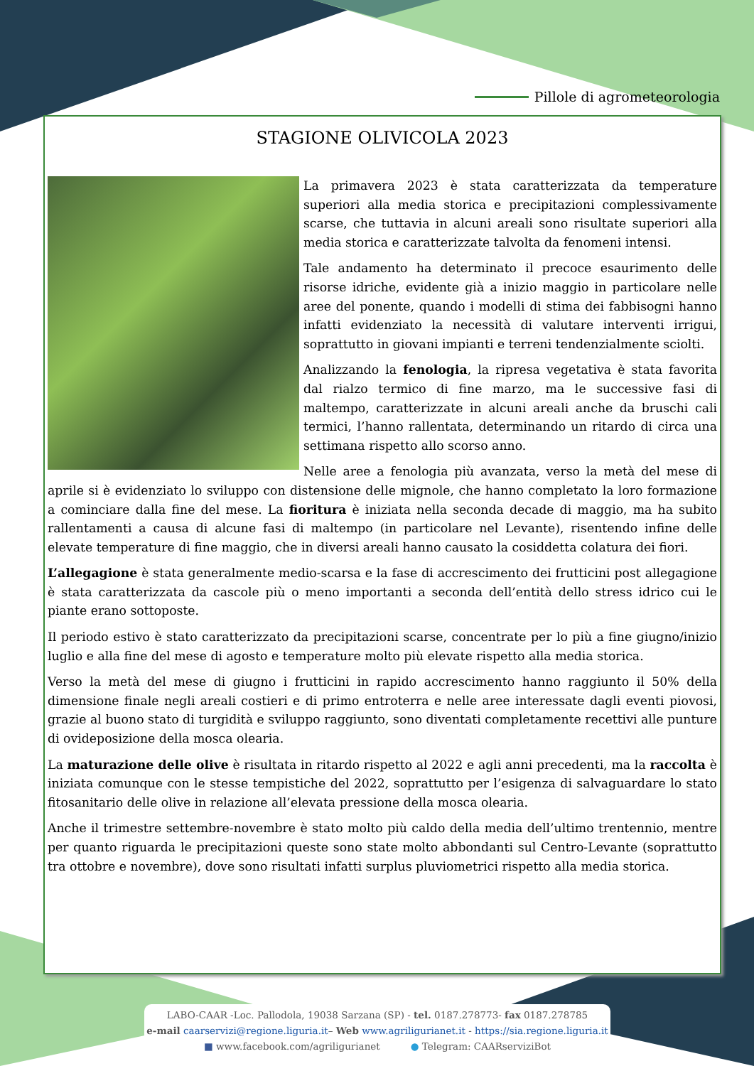Pillole di agrometeorologia
STAGIONE OLIVICOLA 2023
La primavera 2023 è stata caratterizzata da temperature superiori alla media storica e precipitazioni complessivamente scarse, che tuttavia in alcuni areali sono risultate superiori alla media storica e caratterizzate talvolta da fenomeni intensi.
Tale andamento ha determinato il precoce esaurimento delle risorse idriche, evidente già a inizio maggio in particolare nelle aree del ponente, quando i modelli di stima dei fabbisogni hanno infatti evidenziato la necessità di valutare interventi irrigui, soprattutto in giovani impianti e terreni tendenzialmente sciolti.
Analizzando la fenologia, la ripresa vegetativa è stata favorita dal rialzo termico di fine marzo, ma le successive fasi di maltempo, caratterizzate in alcuni areali anche da bruschi cali termici, l’hanno rallentata, determinando un ritardo di circa una settimana rispetto allo scorso anno.
Nelle aree a fenologia più avanzata, verso la metà del mese di aprile si è evidenziato lo sviluppo con distensione delle mignole, che hanno completato la loro formazione a cominciare dalla fine del mese. La fioritura è iniziata nella seconda decade di maggio, ma ha subito rallentamenti a causa di alcune fasi di maltempo (in particolare nel Levante), risentendo infine delle elevate temperature di fine maggio, che in diversi areali hanno causato la cosiddetta colatura dei fiori.
L’allegagione è stata generalmente medio-scarsa e la fase di accrescimento dei frutticini post allegagione è stata caratterizzata da cascole più o meno importanti a seconda dell’entità dello stress idrico cui le piante erano sottoposte.
Il periodo estivo è stato caratterizzato da precipitazioni scarse, concentrate per lo più a fine giugno/inizio luglio e alla fine del mese di agosto e temperature molto più elevate rispetto alla media storica.
Verso la metà del mese di giugno i frutticini in rapido accrescimento hanno raggiunto il 50% della dimensione finale negli areali costieri e di primo entroterra e nelle aree interessate dagli eventi piovosi, grazie al buono stato di turgidità e sviluppo raggiunto, sono diventati completamente recettivi alle punture di ovideposizione della mosca olearia.
La maturazione delle olive è risultata in ritardo rispetto al 2022 e agli anni precedenti, ma la raccolta è iniziata comunque con le stesse tempistiche del 2022, soprattutto per l’esigenza di salvaguardare lo stato fitosanitario delle olive in relazione all’elevata pressione della mosca olearia.
Anche il trimestre settembre-novembre è stato molto più caldo della media dell’ultimo trentennio, mentre per quanto riguarda le precipitazioni queste sono state molto abbondanti sul Centro-Levante (soprattutto tra ottobre e novembre), dove sono risultati infatti surplus pluviometrici rispetto alla media storica.
LABO-CAAR -Loc. Pallodola, 19038 Sarzana (SP) - tel. 0187.278773- fax 0187.278785
e-mail caarservizi@regione.liguria.it– Web www.agriligurianet.it - https://sia.regione.liguria.it
■ www.facebook.com/agriligurianet ● Telegram: CAARserviziBot